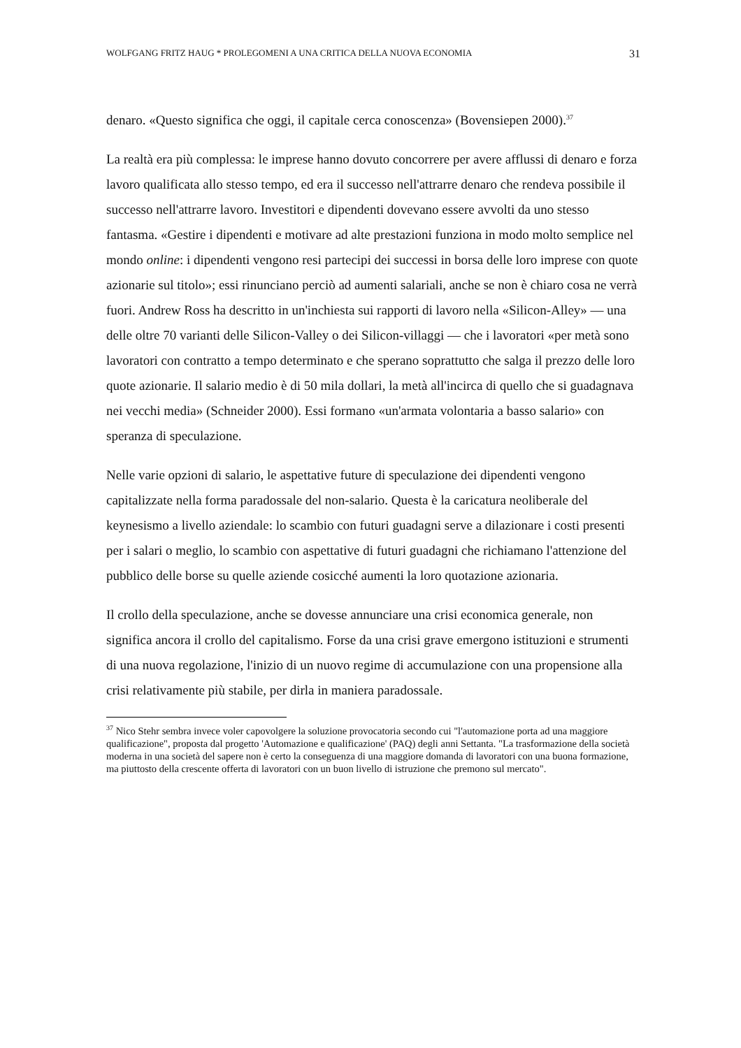WOLFGANG FRITZ HAUG * PROLEGOMENI A UNA CRITICA DELLA NUOVA ECONOMIA 31
denaro. «Questo significa che oggi, il capitale cerca conoscenza» (Bovensiepen 2000).<sup>37</sup>
La realtà era più complessa: le imprese hanno dovuto concorrere per avere afflussi di denaro e forza lavoro qualificata allo stesso tempo, ed era il successo nell'attrarre denaro che rendeva possibile il successo nell'attrarre lavoro. Investitori e dipendenti dovevano essere avvolti da uno stesso fantasma. «Gestire i dipendenti e motivare ad alte prestazioni funziona in modo molto semplice nel mondo online: i dipendenti vengono resi partecipi dei successi in borsa delle loro imprese con quote azionarie sul titolo»; essi rinunciano perciò ad aumenti salariali, anche se non è chiaro cosa ne verrà fuori. Andrew Ross ha descritto in un'inchiesta sui rapporti di lavoro nella «Silicon-Alley» — una delle oltre 70 varianti delle Silicon-Valley o dei Silicon-villaggi — che i lavoratori «per metà sono lavoratori con contratto a tempo determinato e che sperano soprattutto che salga il prezzo delle loro quote azionarie. Il salario medio è di 50 mila dollari, la metà all'incirca di quello che si guadagnava nei vecchi media» (Schneider 2000). Essi formano «un'armata volontaria a basso salario» con speranza di speculazione.
Nelle varie opzioni di salario, le aspettative future di speculazione dei dipendenti vengono capitalizzate nella forma paradossale del non-salario. Questa è la caricatura neoliberale del keynesismo a livello aziendale: lo scambio con futuri guadagni serve a dilazionare i costi presenti per i salari o meglio, lo scambio con aspettative di futuri guadagni che richiamano l'attenzione del pubblico delle borse su quelle aziende cosicché aumenti la loro quotazione azionaria.
Il crollo della speculazione, anche se dovesse annunciare una crisi economica generale, non significa ancora il crollo del capitalismo. Forse da una crisi grave emergono istituzioni e strumenti di una nuova regolazione, l'inizio di un nuovo regime di accumulazione con una propensione alla crisi relativamente più stabile, per dirla in maniera paradossale.
<sup>37</sup> Nico Stehr sembra invece voler capovolgere la soluzione provocatoria secondo cui "l'automazione porta ad una maggiore qualificazione", proposta dal progetto 'Automazione e qualificazione' (PAQ) degli anni Settanta. "La trasformazione della società moderna in una società del sapere non è certo la conseguenza di una maggiore domanda di lavoratori con una buona formazione, ma piuttosto della crescente offerta di lavoratori con un buon livello di istruzione che premono sul mercato".